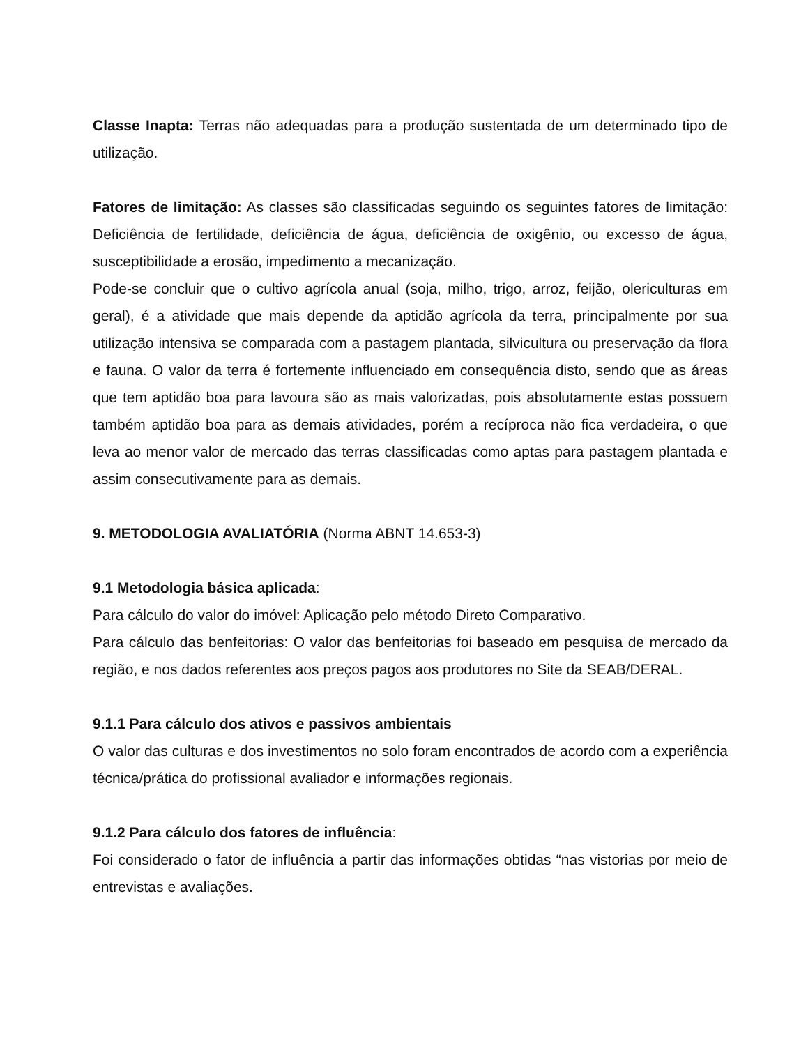Classe Inapta: Terras não adequadas para a produção sustentada de um determinado tipo de utilização.
Fatores de limitação: As classes são classificadas seguindo os seguintes fatores de limitação: Deficiência de fertilidade, deficiência de água, deficiência de oxigênio, ou excesso de água, susceptibilidade a erosão, impedimento a mecanização.
Pode-se concluir que o cultivo agrícola anual (soja, milho, trigo, arroz, feijão, olericulturas em geral), é a atividade que mais depende da aptidão agrícola da terra, principalmente por sua utilização intensiva se comparada com a pastagem plantada, silvicultura ou preservação da flora e fauna. O valor da terra é fortemente influenciado em consequência disto, sendo que as áreas que tem aptidão boa para lavoura são as mais valorizadas, pois absolutamente estas possuem também aptidão boa para as demais atividades, porém a recíproca não fica verdadeira, o que leva ao menor valor de mercado das terras classificadas como aptas para pastagem plantada e assim consecutivamente para as demais.
9. METODOLOGIA AVALIATÓRIA (Norma ABNT 14.653-3)
9.1 Metodologia básica aplicada:
Para cálculo do valor do imóvel: Aplicação pelo método Direto Comparativo.
Para cálculo das benfeitorias: O valor das benfeitorias foi baseado em pesquisa de mercado da região, e nos dados referentes aos preços pagos aos produtores no Site da SEAB/DERAL.
9.1.1 Para cálculo dos ativos e passivos ambientais
O valor das culturas e dos investimentos no solo foram encontrados de acordo com a experiência técnica/prática do profissional avaliador e informações regionais.
9.1.2 Para cálculo dos fatores de influência:
Foi considerado o fator de influência a partir das informações obtidas “nas vistorias por meio de entrevistas e avaliações.